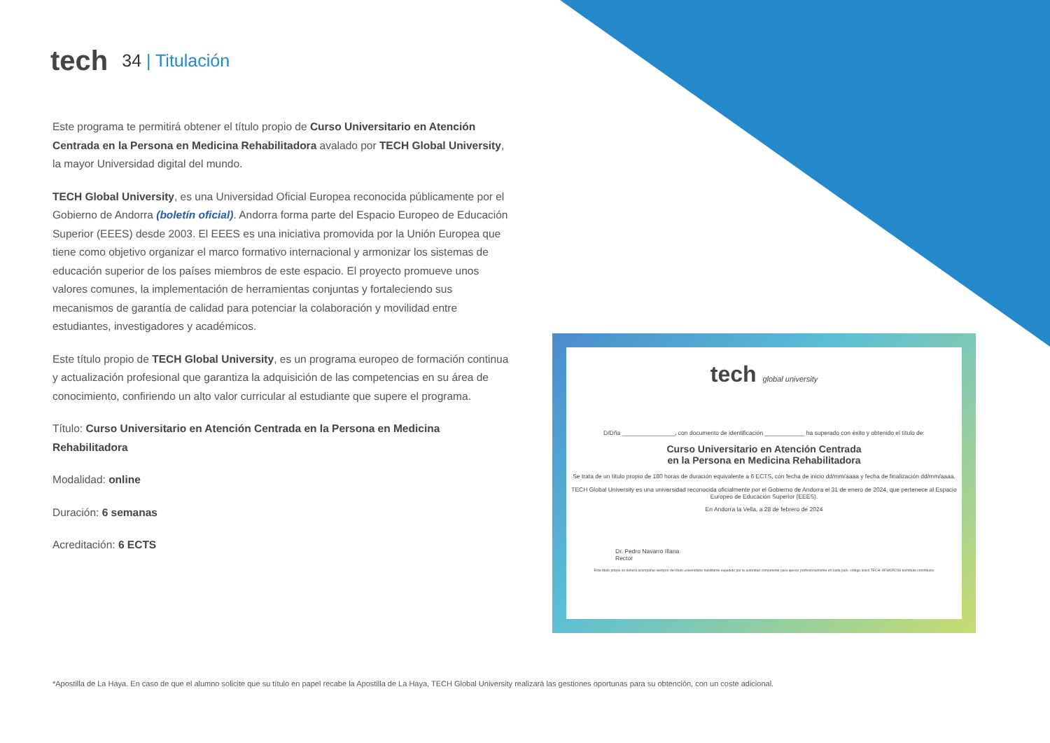tech
34 | Titulación
Este programa te permitirá obtener el título propio de Curso Universitario en Atención Centrada en la Persona en Medicina Rehabilitadora avalado por TECH Global University, la mayor Universidad digital del mundo.
TECH Global University, es una Universidad Oficial Europea reconocida públicamente por el Gobierno de Andorra (boletín oficial). Andorra forma parte del Espacio Europeo de Educación Superior (EEES) desde 2003. El EEES es una iniciativa promovida por la Unión Europea que tiene como objetivo organizar el marco formativo internacional y armonizar los sistemas de educación superior de los países miembros de este espacio. El proyecto promueve unos valores comunes, la implementación de herramientas conjuntas y fortaleciendo sus mecanismos de garantía de calidad para potenciar la colaboración y movilidad entre estudiantes, investigadores y académicos.
Este título propio de TECH Global University, es un programa europeo de formación continua y actualización profesional que garantiza la adquisición de las competencias en su área de conocimiento, confiriendo un alto valor curricular al estudiante que supere el programa.
Título: Curso Universitario en Atención Centrada en la Persona en Medicina Rehabilitadora
Modalidad: online
Duración: 6 semanas
Acreditación: 6 ECTS
tech global university
D/Dña ________________, con documento de identificación ____________ ha superado con éxito y obtenido el título de:
Curso Universitario en Atención Centrada
en la Persona en Medicina Rehabilitadora
Se trata de un título propio de 180 horas de duración equivalente a 6 ECTS, con fecha de inicio dd/mm/aaaa y fecha de finalización dd/mm/aaaa.
TECH Global University es una universidad reconocida oficialmente por el Gobierno de Andorra el 31 de enero de 2024, que pertenece al Espacio Europeo de Educación Superior (EEES).
En Andorra la Vella, a 28 de febrero de 2024
Dr. Pedro Navarro Illana
Rector
Este título propio se deberá acompañar siempre del título universitario habilitante expedido por la autoridad competente para ejercer profesionalmente en cada país. código único TECH: AFWOR23S techtitute.com/titulos
*Apostilla de La Haya. En caso de que el alumno solicite que su título en papel recabe la Apostilla de La Haya, TECH Global University realizará las gestiones oportunas para su obtención, con un coste adicional.